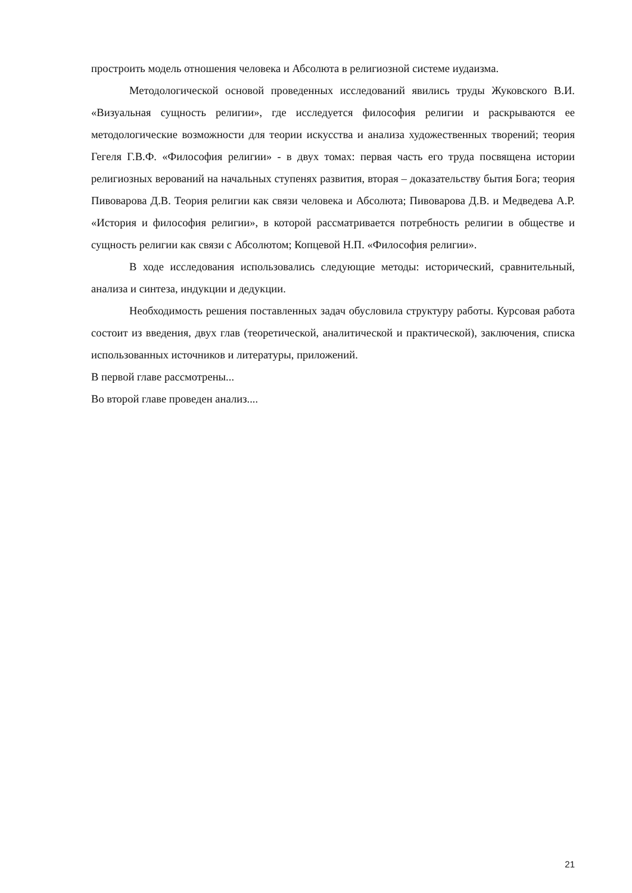простроить модель отношения человека и Абсолюта в религиозной системе иудаизма.
Методологической основой проведенных исследований явились труды Жуковского В.И. «Визуальная сущность религии», где исследуется философия религии и раскрываются ее методологические возможности для теории искусства и анализа художественных творений; теория Гегеля Г.В.Ф. «Философия религии» - в двух томах: первая часть его труда посвящена истории религиозных верований на начальных ступенях развития, вторая – доказательству бытия Бога; теория Пивоварова Д.В. Теория религии как связи человека и Абсолюта; Пивоварова Д.В. и Медведева А.Р. «История и философия религии», в которой рассматривается потребность религии в обществе и сущность религии как связи с Абсолютом; Копцевой Н.П. «Философия религии».
В ходе исследования использовались следующие методы: исторический, сравнительный, анализа и синтеза, индукции и дедукции.
Необходимость решения поставленных задач обусловила структуру работы. Курсовая работа состоит из введения, двух глав (теоретической, аналитической и практической), заключения, списка использованных источников и литературы, приложений.
В первой главе рассмотрены...
Во второй главе проведен анализ....
21